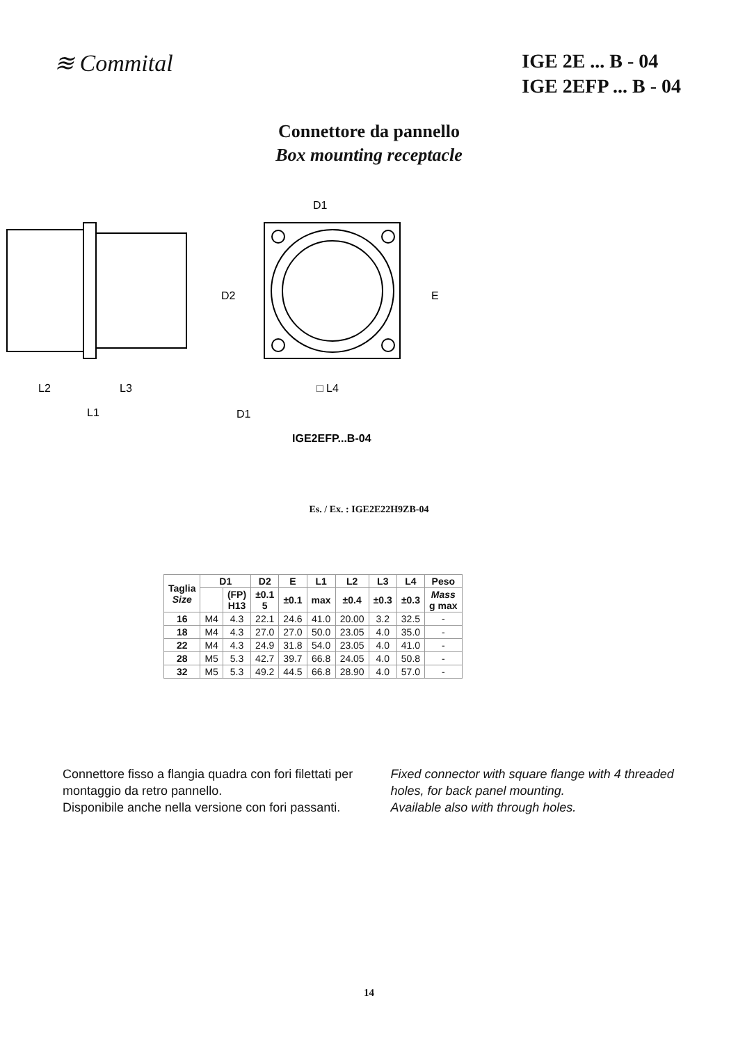≋ Commital
IGE 2E ... B - 04
IGE 2EFP ... B - 04
Connettore da pannello
Box mounting receptacle
D1
D2
E
L2
L3
L1
□ L4
D1
IGE2EFP...B-04
Es. / Ex. : IGE2E22H9ZB-04
| Taglia Size | D1 | | D2 | E | L1 | L2 | L3 | L4 | Peso |
| --- | --- | --- | --- | --- | --- | --- | --- | --- | --- |
| | | (FP) H13 | ±0.1 5 | ±0.1 | max | ±0.4 | ±0.3 | ±0.3 | Mass g max |
| 16 | M4 | 4.3 | 22.1 | 24.6 | 41.0 | 20.00 | 3.2 | 32.5 | - |
| 18 | M4 | 4.3 | 27.0 | 27.0 | 50.0 | 23.05 | 4.0 | 35.0 | - |
| 22 | M4 | 4.3 | 24.9 | 31.8 | 54.0 | 23.05 | 4.0 | 41.0 | - |
| 28 | M5 | 5.3 | 42.7 | 39.7 | 66.8 | 24.05 | 4.0 | 50.8 | - |
| 32 | M5 | 5.3 | 49.2 | 44.5 | 66.8 | 28.90 | 4.0 | 57.0 | - |
Connettore fisso a flangia quadra con fori filettati per montaggio da retro pannello.
Disponibile anche nella versione con fori passanti.
Fixed connector with square flange with 4 threaded holes, for back panel mounting.
Available also with through holes.
14